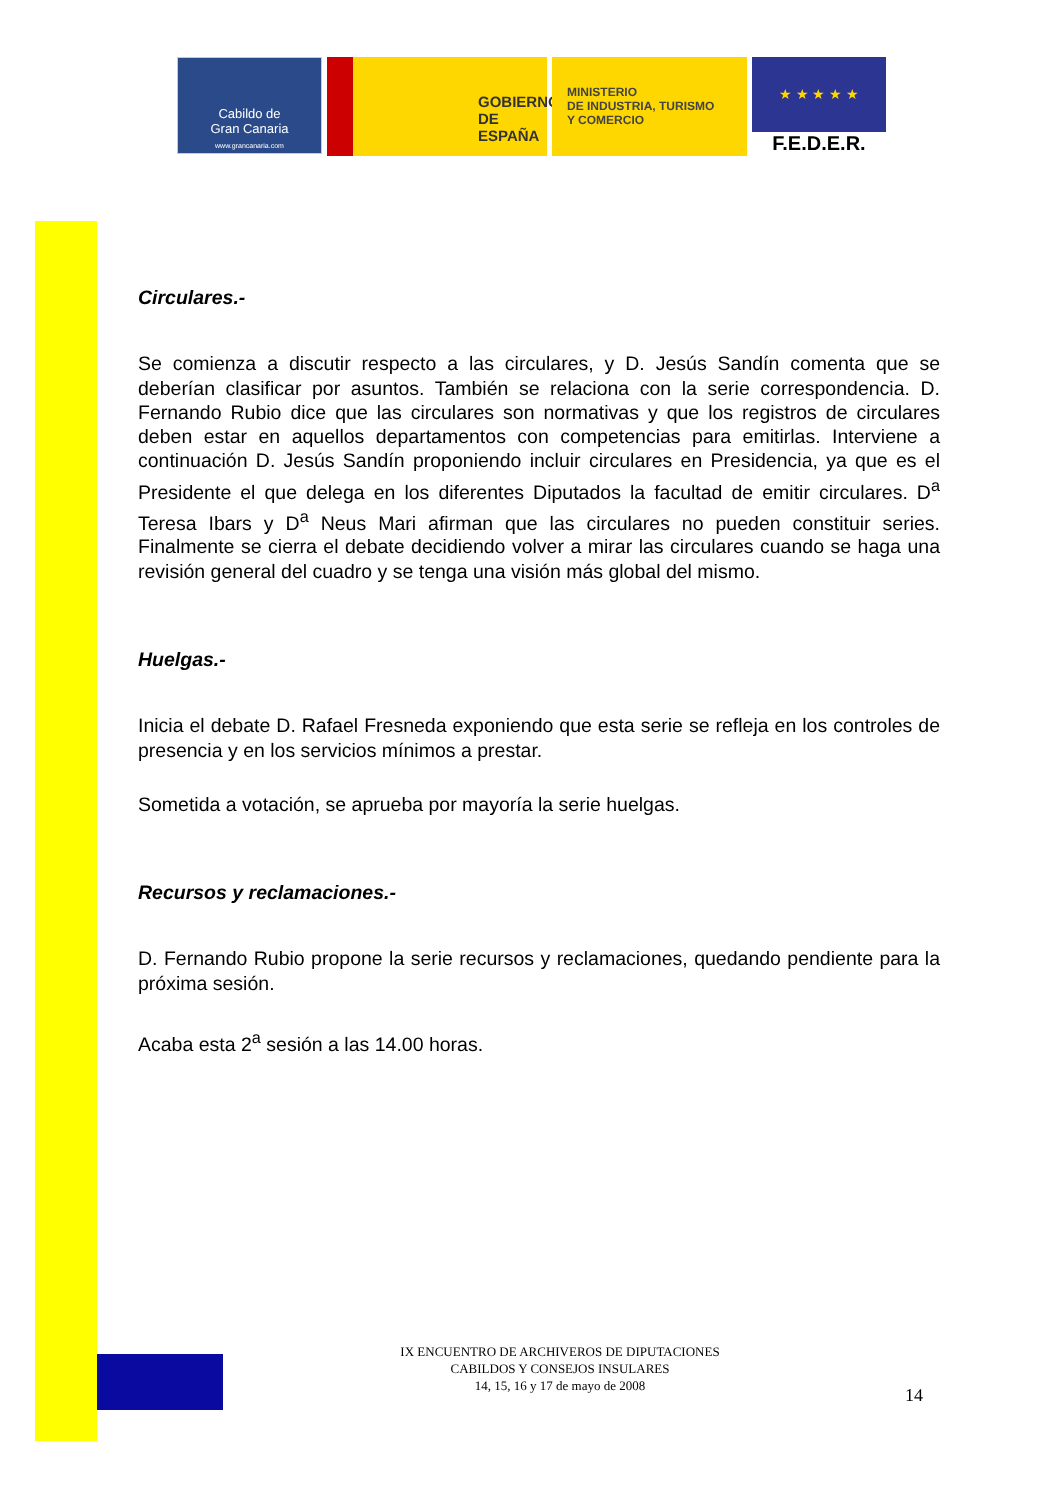Cabildo de
Gran Canaria
www.grancanaria.com
GOBIERNO
DE ESPAÑA
MINISTERIO
DE INDUSTRIA, TURISMO
Y COMERCIO
★ ★ ★ ★ ★
F.E.D.E.R.
Circulares.-
Se comienza a discutir respecto a las circulares, y D. Jesús Sandín comenta que se deberían clasificar por asuntos. También se relaciona con la serie correspondencia. D. Fernando Rubio dice que las circulares son normativas y que los registros de circulares deben estar en aquellos departamentos con competencias para emitirlas. Interviene a continuación D. Jesús Sandín proponiendo incluir circulares en Presidencia, ya que es el Presidente el que delega en los diferentes Diputados la facultad de emitir circulares. D<sup>a</sup> Teresa Ibars y D<sup>a</sup> Neus Mari afirman que las circulares no pueden constituir series. Finalmente se cierra el debate decidiendo volver a mirar las circulares cuando se haga una revisión general del cuadro y se tenga una visión más global del mismo.
Huelgas.-
Inicia el debate D. Rafael Fresneda exponiendo que esta serie se refleja en los controles de presencia y en los servicios mínimos a prestar.
Sometida a votación, se aprueba por mayoría la serie huelgas.
Recursos y reclamaciones.-
D. Fernando Rubio propone la serie recursos y reclamaciones, quedando pendiente para la próxima sesión.
Acaba esta 2<sup>a</sup> sesión a las 14.00 horas.
IX ENCUENTRO DE ARCHIVEROS DE DIPUTACIONES
CABILDOS Y CONSEJOS INSULARES
14, 15, 16 y 17 de mayo de 2008
14